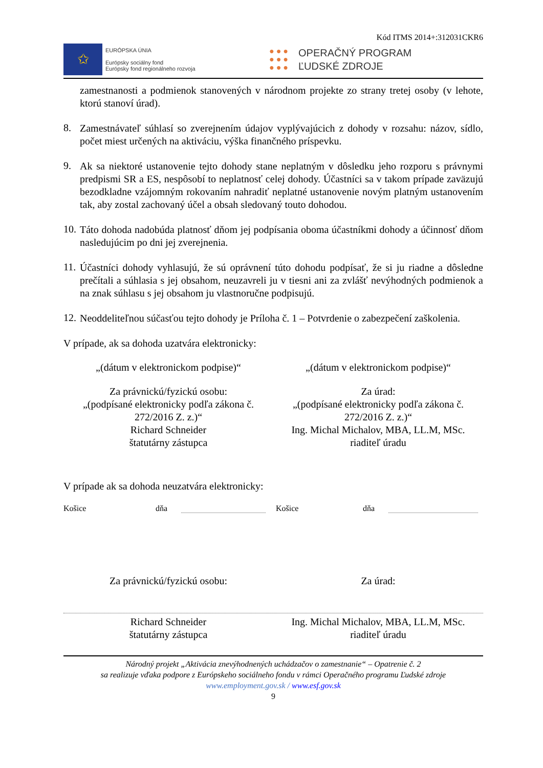Kód ITMS 2014+:312031CKR6
✩
EURÓPSKA ÚNIA
Európsky sociálny fond
Európsky fond regionálneho rozvoja
● ● ●
● ● ●
● ● ●
OPERAČNÝ PROGRAM
ĽUDSKÉ ZDROJE
zamestnanosti a podmienok stanovených v národnom projekte zo strany tretej osoby (v lehote, ktorú stanoví úrad).
8.
Zamestnávateľ súhlasí so zverejnením údajov vyplývajúcich z dohody v rozsahu: názov, sídlo, počet miest určených na aktiváciu, výška finančného príspevku.
9.
Ak sa niektoré ustanovenie tejto dohody stane neplatným v dôsledku jeho rozporu s právnymi predpismi SR a ES, nespôsobí to neplatnosť celej dohody. Účastníci sa v takom prípade zaväzujú bezodkladne vzájomným rokovaním nahradiť neplatné ustanovenie novým platným ustanovením tak, aby zostal zachovaný účel a obsah sledovaný touto dohodou.
10.
Táto dohoda nadobúda platnosť dňom jej podpísania oboma účastníkmi dohody a účinnosť dňom nasledujúcim po dni jej zverejnenia.
11.
Účastníci dohody vyhlasujú, že sú oprávnení túto dohodu podpísať, že si ju riadne a dôsledne prečítali a súhlasia s jej obsahom, neuzavreli ju v tiesni ani za zvlášť nevýhodných podmienok a na znak súhlasu s jej obsahom ju vlastnoručne podpisujú.
12.
Neoddeliteľnou súčasťou tejto dohody je Príloha č. 1 – Potvrdenie o zabezpečení zaškolenia.
V prípade, ak sa dohoda uzatvára elektronicky:
„(dátum v elektronickom podpise)“
„(dátum v elektronickom podpise)“
Za právnickú/fyzickú osobu:
„(podpísané elektronicky podľa zákona č. 272/2016 Z. z.)“
Richard Schneider
štatutárny zástupca
Za úrad:
„(podpísané elektronicky podľa zákona č. 272/2016 Z. z.)“
Ing. Michal Michalov, MBA, LL.M, MSc.
riaditeľ úradu
V prípade ak sa dohoda neuzatvára elektronicky:
Košice dňa Košice dňa
Za právnickú/fyzickú osobu: Za úrad:
Richard Schneider
štatutárny zástupca
Ing. Michal Michalov, MBA, LL.M, MSc.
riaditeľ úradu
Národný projekt „Aktivácia znevýhodnených uchádzačov o zamestnanie“ – Opatrenie č. 2
sa realizuje vďaka podpore z Európskeho sociálneho fondu v rámci Operačného programu Ľudské zdroje
www.employment.gov.sk / www.esf.gov.sk
9